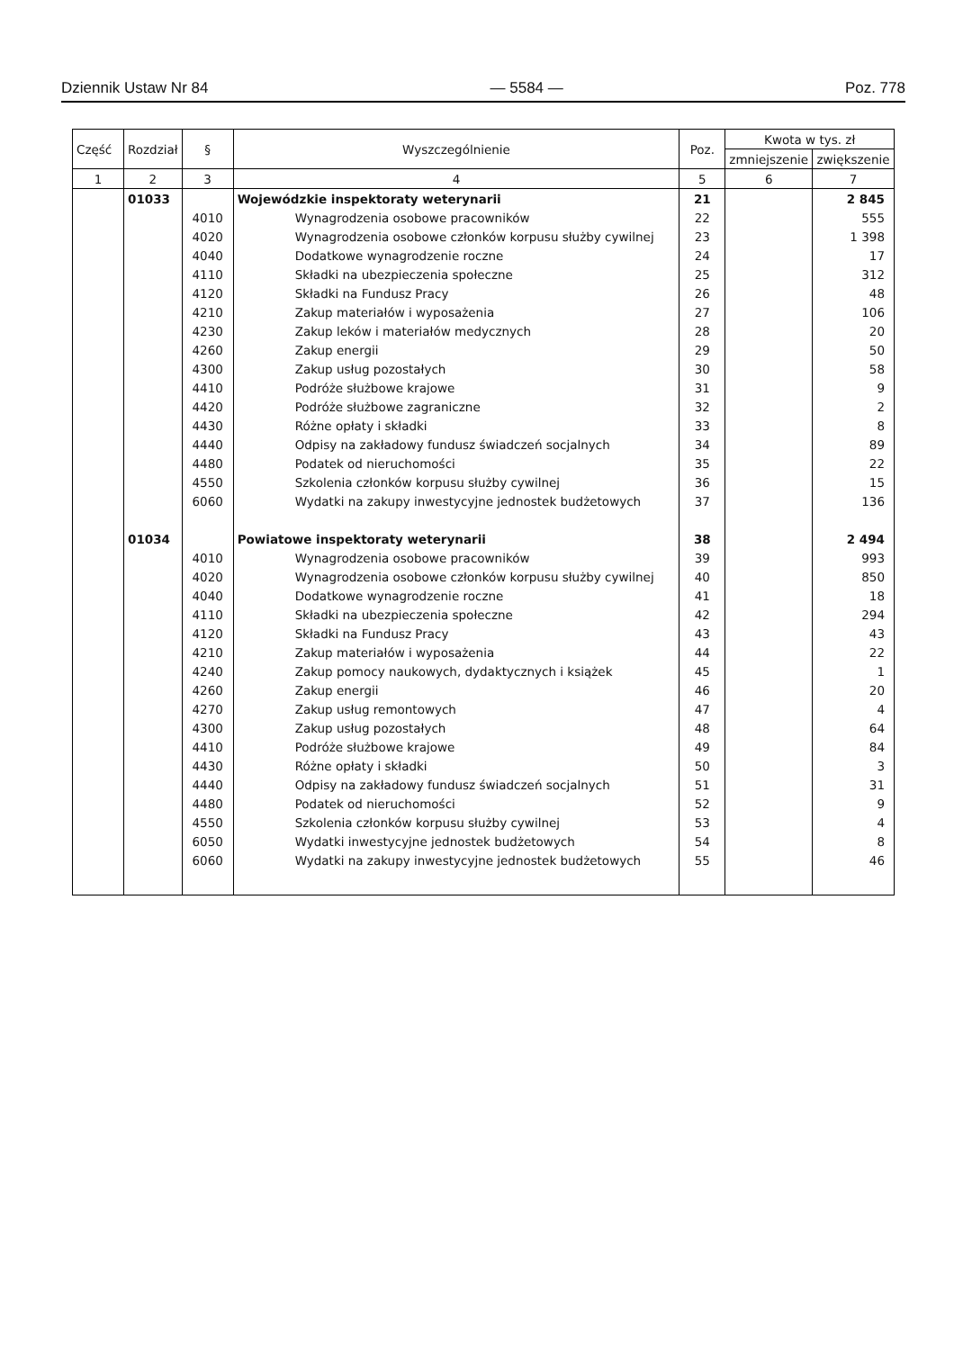Dziennik Ustaw Nr 84 — 5584 — Poz. 778
| Część | Rozdział | § | Wyszczególnienie | Poz. | Kwota w tys. zł | |
| --- | --- | --- | --- | --- | --- | --- |
| | | | | | zmniejszenie | zwiększenie |
| 1 | 2 | 3 | 4 | 5 | 6 | 7 |
| | 01033 | | Wojewódzkie inspektoraty weterynarii | 21 | | 2 845 |
| | | 4010 | Wynagrodzenia osobowe pracowników | 22 | | 555 |
| | | 4020 | Wynagrodzenia osobowe członków korpusu służby cywilnej | 23 | | 1 398 |
| | | 4040 | Dodatkowe wynagrodzenie roczne | 24 | | 17 |
| | | 4110 | Składki na ubezpieczenia społeczne | 25 | | 312 |
| | | 4120 | Składki na Fundusz Pracy | 26 | | 48 |
| | | 4210 | Zakup materiałów i wyposażenia | 27 | | 106 |
| | | 4230 | Zakup leków i materiałów medycznych | 28 | | 20 |
| | | 4260 | Zakup energii | 29 | | 50 |
| | | 4300 | Zakup usług pozostałych | 30 | | 58 |
| | | 4410 | Podróże służbowe krajowe | 31 | | 9 |
| | | 4420 | Podróże służbowe zagraniczne | 32 | | 2 |
| | | 4430 | Różne opłaty i składki | 33 | | 8 |
| | | 4440 | Odpisy na zakładowy fundusz świadczeń socjalnych | 34 | | 89 |
| | | 4480 | Podatek od nieruchomości | 35 | | 22 |
| | | 4550 | Szkolenia członków korpusu służby cywilnej | 36 | | 15 |
| | | 6060 | Wydatki na zakupy inwestycyjne jednostek budżetowych | 37 | | 136 |
| | 01034 | | Powiatowe inspektoraty weterynarii | 38 | | 2 494 |
| | | 4010 | Wynagrodzenia osobowe pracowników | 39 | | 993 |
| | | 4020 | Wynagrodzenia osobowe członków korpusu służby cywilnej | 40 | | 850 |
| | | 4040 | Dodatkowe wynagrodzenie roczne | 41 | | 18 |
| | | 4110 | Składki na ubezpieczenia społeczne | 42 | | 294 |
| | | 4120 | Składki na Fundusz Pracy | 43 | | 43 |
| | | 4210 | Zakup materiałów i wyposażenia | 44 | | 22 |
| | | 4240 | Zakup pomocy naukowych, dydaktycznych i książek | 45 | | 1 |
| | | 4260 | Zakup energii | 46 | | 20 |
| | | 4270 | Zakup usług remontowych | 47 | | 4 |
| | | 4300 | Zakup usług pozostałych | 48 | | 64 |
| | | 4410 | Podróże służbowe krajowe | 49 | | 84 |
| | | 4430 | Różne opłaty i składki | 50 | | 3 |
| | | 4440 | Odpisy na zakładowy fundusz świadczeń socjalnych | 51 | | 31 |
| | | 4480 | Podatek od nieruchomości | 52 | | 9 |
| | | 4550 | Szkolenia członków korpusu służby cywilnej | 53 | | 4 |
| | | 6050 | Wydatki inwestycyjne jednostek budżetowych | 54 | | 8 |
| | | 6060 | Wydatki na zakupy inwestycyjne jednostek budżetowych | 55 | | 46 |